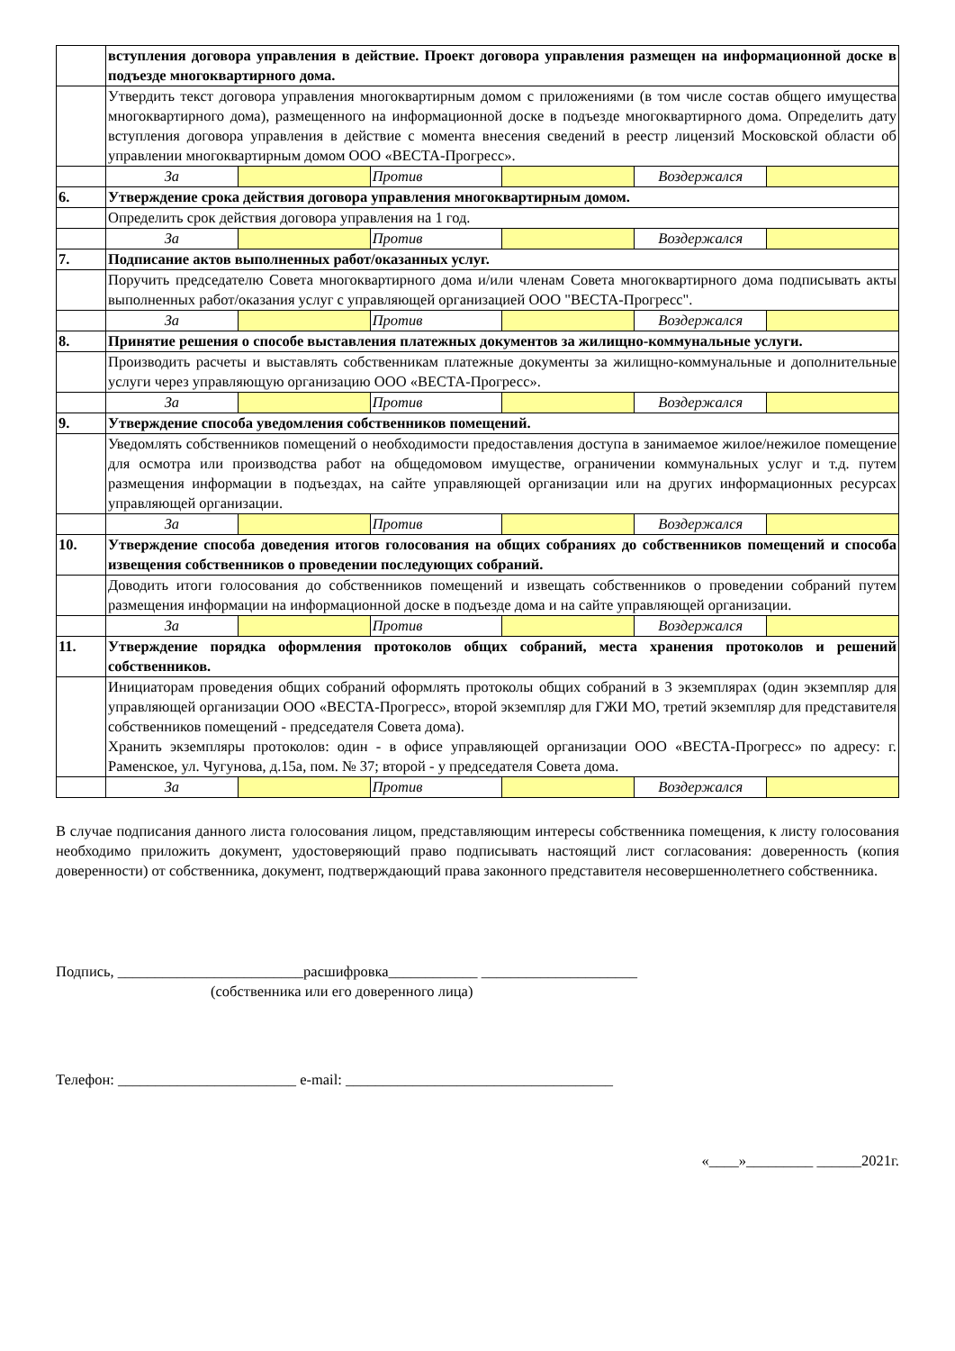| | вступления договора управления в действие. Проект договора управления размещен на информационной доске в подъезде многоквартирного дома. | | | | | |
| | Утвердить текст договора управления многоквартирным домом с приложениями (в том числе состав общего имущества многоквартирного дома), размещенного на информационной доске в подъезде многоквартирного дома. Определить дату вступления договора управления в действие с момента внесения сведений в реестр лицензий Московской области об управлении многоквартирным домом ООО «ВЕСТА-Прогресс». | | | | | |
| | За | | Против | | Воздержался | |
| 6. | Утверждение срока действия договора управления многоквартирным домом. | | | | | |
| | Определить срок действия договора управления на 1 год. | | | | | |
| | За | | Против | | Воздержался | |
| 7. | Подписание актов выполненных работ/оказанных услуг. | | | | | |
| | Поручить председателю Совета многоквартирного дома и/или членам Совета многоквартирного дома подписывать акты выполненных работ/оказания услуг с управляющей организацией ООО "ВЕСТА-Прогресс". | | | | | |
| | За | | Против | | Воздержался | |
| 8. | Принятие решения о способе выставления платежных документов за жилищно-коммунальные услуги. | | | | | |
| | Производить расчеты и выставлять собственникам платежные документы за жилищно-коммунальные и дополнительные услуги через управляющую организацию ООО «ВЕСТА-Прогресс». | | | | | |
| | За | | Против | | Воздержался | |
| 9. | Утверждение способа уведомления собственников помещений. | | | | | |
| | Уведомлять собственников помещений о необходимости предоставления доступа в занимаемое жилое/нежилое помещение для осмотра или производства работ на общедомовом имуществе, ограничении коммунальных услуг и т.д. путем размещения информации в подъездах, на сайте управляющей организации или на других информационных ресурсах управляющей организации. | | | | | |
| | За | | Против | | Воздержался | |
| 10. | Утверждение способа доведения итогов голосования на общих собраниях до собственников помещений и способа извещения собственников о проведении последующих собраний. | | | | | |
| | Доводить итоги голосования до собственников помещений и извещать собственников о проведении собраний путем размещения информации на информационной доске в подъезде дома и на сайте управляющей организации. | | | | | |
| | За | | Против | | Воздержался | |
| 11. | Утверждение порядка оформления протоколов общих собраний, места хранения протоколов и решений собственников. | | | | | |
| | Инициаторам проведения общих собраний оформлять протоколы общих собраний в 3 экземплярах (один экземпляр для управляющей организации ООО «ВЕСТА-Прогресс», второй экземпляр для ГЖИ МО, третий экземпляр для представителя собственников помещений - председателя Совета дома). Хранить экземпляры протоколов: один - в офисе управляющей организации ООО «ВЕСТА-Прогресс» по адресу: г. Раменское, ул. Чугунова, д.15а, пом. № 37; второй - у председателя Совета дома. | | | | | |
| | За | | Против | | Воздержался | |
В случае подписания данного листа голосования лицом, представляющим интересы собственника помещения, к листу голосования необходимо приложить документ, удостоверяющий право подписывать настоящий лист согласования: доверенность (копия доверенности) от собственника, документ, подтверждающий права законного представителя несовершеннолетнего собственника.
Подпись, _________________________расшифровка____________ _____________________
(собственника или его доверенного лица)
Телефон: ________________________ e-mail: ____________________________________
«____»_________ ______2021г.